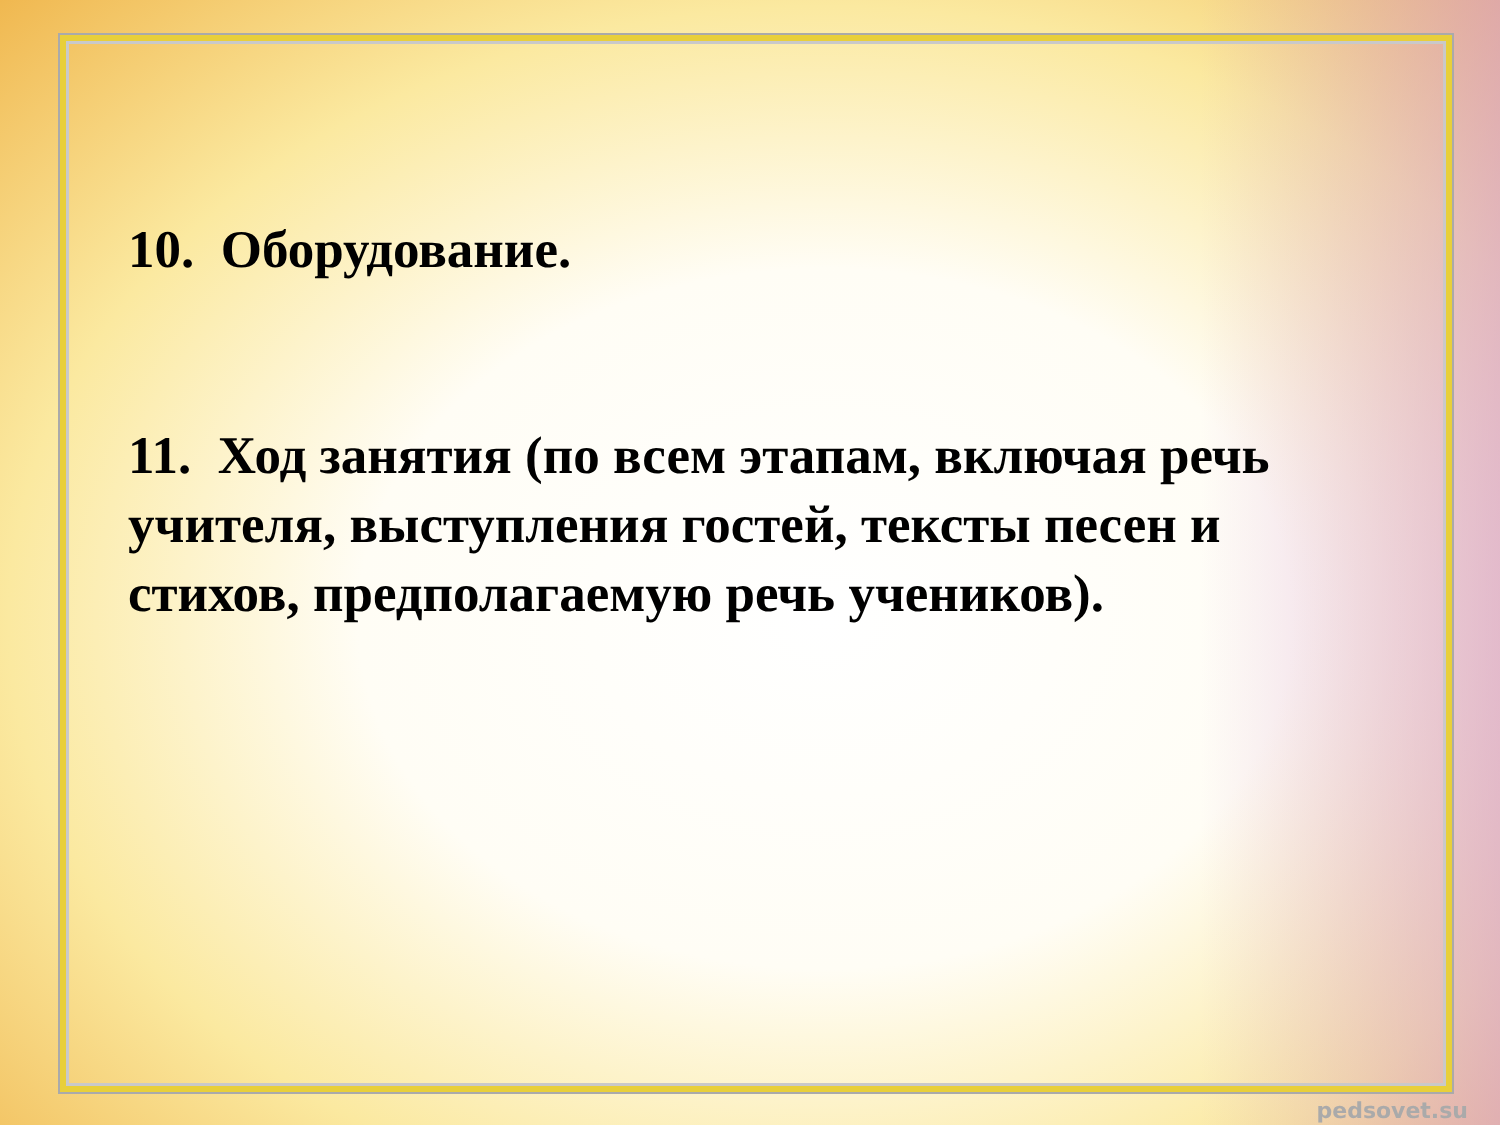10. Оборудование.
11. Ход занятия (по всем этапам, включая речь учителя, выступления гостей, тексты песен и стихов, предполагаемую речь учеников).
pedsovet.su